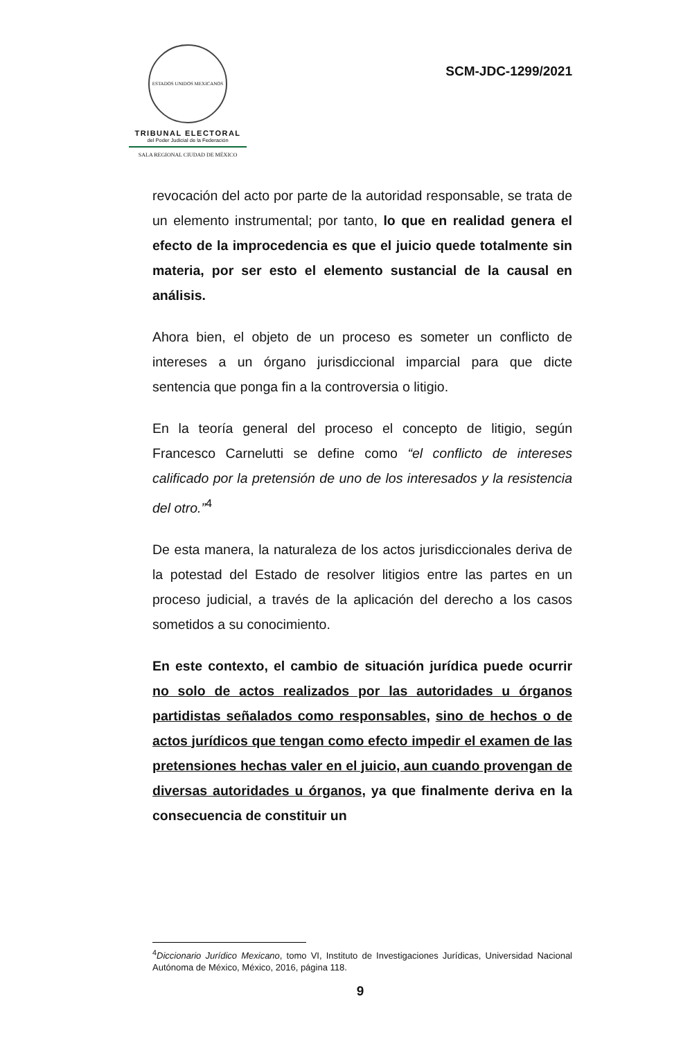ESTADOS UNIDOS MEXICANOS
TRIBUNAL ELECTORAL
del Poder Judicial de la Federación
SALA REGIONAL CIUDAD DE MÉXICO
SCM-JDC-1299/2021
revocación del acto por parte de la autoridad responsable, se trata de un elemento instrumental; por tanto, lo que en realidad genera el efecto de la improcedencia es que el juicio quede totalmente sin materia, por ser esto el elemento sustancial de la causal en análisis.
Ahora bien, el objeto de un proceso es someter un conflicto de intereses a un órgano jurisdiccional imparcial para que dicte sentencia que ponga fin a la controversia o litigio.
En la teoría general del proceso el concepto de litigio, según Francesco Carnelutti se define como “el conflicto de intereses calificado por la pretensión de uno de los interesados y la resistencia del otro.”<sup>4</sup>
De esta manera, la naturaleza de los actos jurisdiccionales deriva de la potestad del Estado de resolver litigios entre las partes en un proceso judicial, a través de la aplicación del derecho a los casos sometidos a su conocimiento.
En este contexto, el cambio de situación jurídica puede ocurrir no solo de actos realizados por las autoridades u órganos partidistas señalados como responsables, sino de hechos o de actos jurídicos que tengan como efecto impedir el examen de las pretensiones hechas valer en el juicio, aun cuando provengan de diversas autoridades u órganos, ya que finalmente deriva en la consecuencia de constituir un
<sup>4</sup> Diccionario Jurídico Mexicano, tomo VI, Instituto de Investigaciones Jurídicas, Universidad Nacional Autónoma de México, México, 2016, página 118.
9